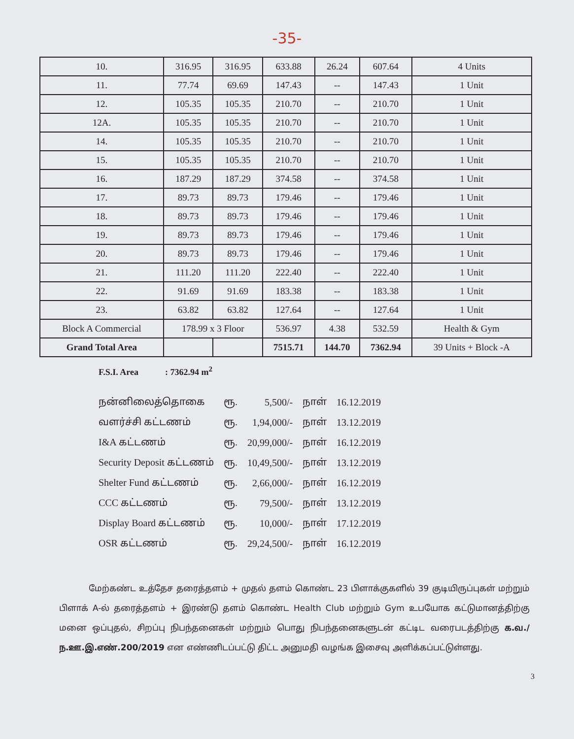-35-
| 10. | 316.95 | 316.95 | 633.88 | 26.24 | 607.64 | 4 Units |
| 11. | 77.74 | 69.69 | 147.43 | -- | 147.43 | 1 Unit |
| 12. | 105.35 | 105.35 | 210.70 | -- | 210.70 | 1 Unit |
| 12A. | 105.35 | 105.35 | 210.70 | -- | 210.70 | 1 Unit |
| 14. | 105.35 | 105.35 | 210.70 | -- | 210.70 | 1 Unit |
| 15. | 105.35 | 105.35 | 210.70 | -- | 210.70 | 1 Unit |
| 16. | 187.29 | 187.29 | 374.58 | -- | 374.58 | 1 Unit |
| 17. | 89.73 | 89.73 | 179.46 | -- | 179.46 | 1 Unit |
| 18. | 89.73 | 89.73 | 179.46 | -- | 179.46 | 1 Unit |
| 19. | 89.73 | 89.73 | 179.46 | -- | 179.46 | 1 Unit |
| 20. | 89.73 | 89.73 | 179.46 | -- | 179.46 | 1 Unit |
| 21. | 111.20 | 111.20 | 222.40 | -- | 222.40 | 1 Unit |
| 22. | 91.69 | 91.69 | 183.38 | -- | 183.38 | 1 Unit |
| 23. | 63.82 | 63.82 | 127.64 | -- | 127.64 | 1 Unit |
| Block A Commercial | 178.99 x 3 Floor | | 536.97 | 4.38 | 532.59 | Health & Gym |
| Grand Total Area | | | 7515.71 | 144.70 | 7362.94 | 39 Units + Block -A |
F.S.I. Area : 7362.94 m<sup>2</sup>
| நன்னிலைத்தொகை | ரூ. | 5,500/- | நாள் | 16.12.2019 |
| வளர்ச்சி கட்டணம் | ரூ. | 1,94,000/- | நாள் | 13.12.2019 |
| I&A கட்டணம் | ரூ. | 20,99,000/- | நாள் | 16.12.2019 |
| Security Deposit கட்டணம் | ரூ. | 10,49,500/- | நாள் | 13.12.2019 |
| Shelter Fund கட்டணம் | ரூ. | 2,66,000/- | நாள் | 16.12.2019 |
| CCC கட்டணம் | ரூ. | 79,500/- | நாள் | 13.12.2019 |
| Display Board கட்டணம் | ரூ. | 10,000/- | நாள் | 17.12.2019 |
| OSR கட்டணம் | ரூ. | 29,24,500/- | நாள் | 16.12.2019 |
மேற்கண்ட உத்தேச தரைத்தளம் + முதல் தளம் கொண்ட 23 பிளாக்குகளில் 39 குடியிருப்புகள் மற்றும் பிளாக் A-ல் தரைத்தளம் + இரண்டு தளம் கொண்ட Health Club மற்றும் Gym உபயோக கட்டுமானத்திற்கு மனை ஒப்புதல், சிறப்பு நிபந்தனைகள் மற்றும் பொது நிபந்தனைகளுடன் கட்டிட வரைபடத்திற்கு க.வ./ந.ஊ.இ.எண்.200/2019 என எண்ணிடப்பட்டு திட்ட அனுமதி வழங்க இசைவு அளிக்கப்பட்டுள்ளது.
3